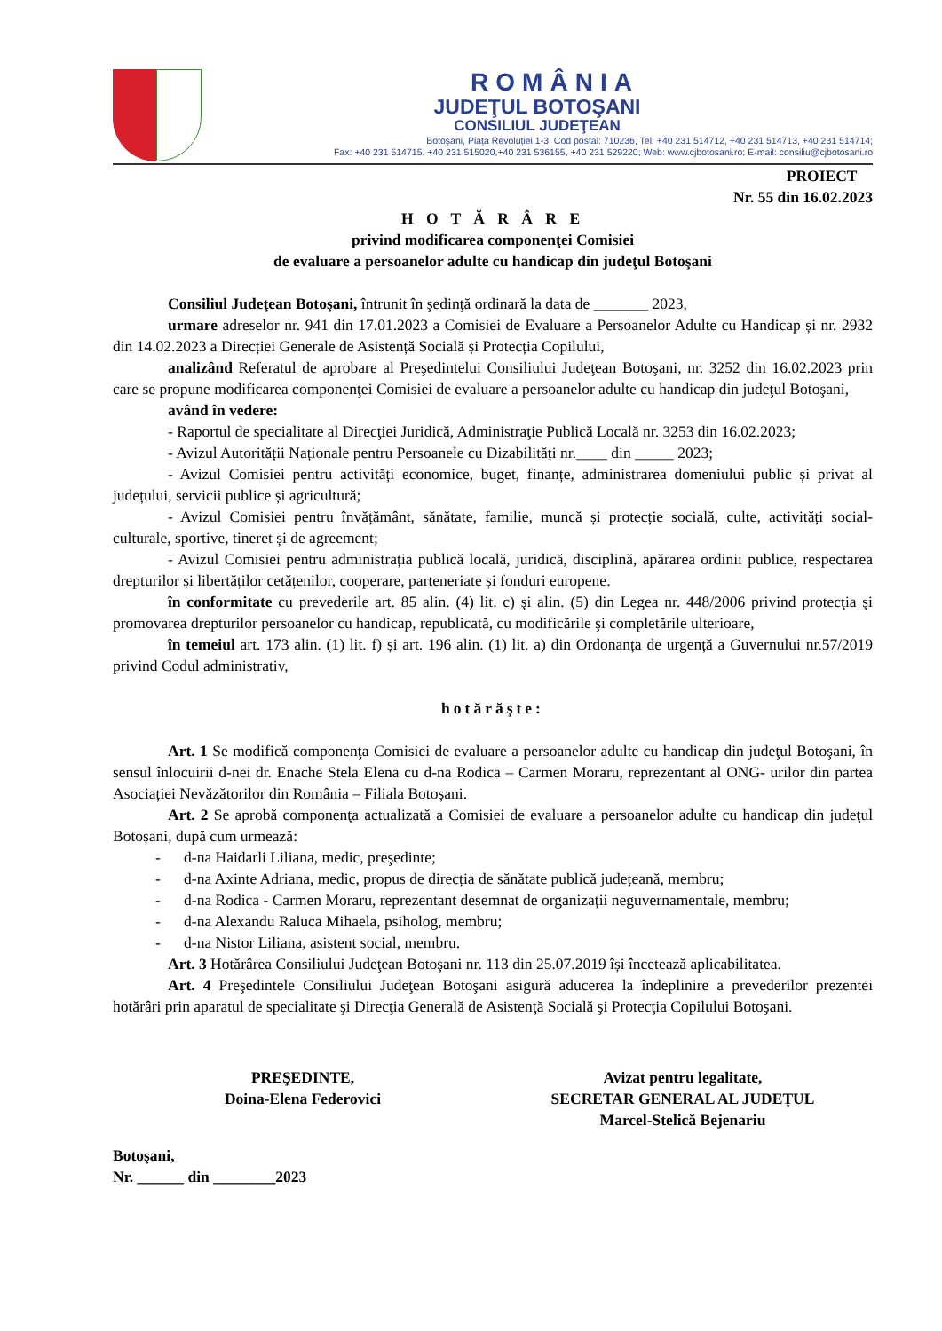ROMÂNIA
JUDEŢUL BOTOŞANI
CONSILIUL JUDEŢEAN
Botoșani, Piața Revoluției 1-3, Cod postal: 710236, Tel: +40 231 514712, +40 231 514713, +40 231 514714;
Fax: +40 231 514715, +40 231 515020,+40 231 536155, +40 231 529220; Web: www.cjbotosani.ro; E-mail: consiliu@cjbotosani.ro
PROIECT
Nr. 55 din 16.02.2023
H O T Ă R Â R E
privind modificarea componenţei Comisiei
de evaluare a persoanelor adulte cu handicap din judeţul Botoşani
Consiliul Judeţean Botoşani, întrunit în şedinţă ordinară la data de _______ 2023,
urmare adreselor nr. 941 din 17.01.2023 a Comisiei de Evaluare a Persoanelor Adulte cu Handicap și nr. 2932 din 14.02.2023 a Direcției Generale de Asistență Socială și Protecția Copilului,
analizând Referatul de aprobare al Preşedintelui Consiliului Judeţean Botoşani, nr. 3252 din 16.02.2023 prin care se propune modificarea componenţei Comisiei de evaluare a persoanelor adulte cu handicap din judeţul Botoşani,
având în vedere:
- Raportul de specialitate al Direcţiei Juridică, Administraţie Publică Locală nr. 3253 din 16.02.2023;
- Avizul Autorității Naționale pentru Persoanele cu Dizabilități nr.____ din _____ 2023;
- Avizul Comisiei pentru activități economice, buget, finanțe, administrarea domeniului public și privat al județului, servicii publice și agricultură;
- Avizul Comisiei pentru învățământ, sănătate, familie, muncă și protecție socială, culte, activități social-culturale, sportive, tineret și de agreement;
- Avizul Comisiei pentru administrația publică locală, juridică, disciplină, apărarea ordinii publice, respectarea drepturilor și libertăților cetățenilor, cooperare, parteneriate și fonduri europene.
în conformitate cu prevederile art. 85 alin. (4) lit. c) şi alin. (5) din Legea nr. 448/2006 privind protecţia şi promovarea drepturilor persoanelor cu handicap, republicată, cu modificările şi completările ulterioare,
în temeiul art. 173 alin. (1) lit. f) și art. 196 alin. (1) lit. a) din Ordonanța de urgență a Guvernului nr.57/2019 privind Codul administrativ,
hotărăşte:
Art. 1 Se modifică componenţa Comisiei de evaluare a persoanelor adulte cu handicap din judeţul Botoşani, în sensul înlocuirii d-nei dr. Enache Stela Elena cu d-na Rodica – Carmen Moraru, reprezentant al ONG- urilor din partea Asociației Nevăzătorilor din România – Filiala Botoșani.
Art. 2 Se aprobă componenţa actualizată a Comisiei de evaluare a persoanelor adulte cu handicap din judeţul Botoșani, după cum urmează:
- d-na Haidarli Liliana, medic, preşedinte;
- d-na Axinte Adriana, medic, propus de direcția de sănătate publică județeană, membru;
- d-na Rodica - Carmen Moraru, reprezentant desemnat de organizații neguvernamentale, membru;
- d-na Alexandu Raluca Mihaela, psiholog, membru;
- d-na Nistor Liliana, asistent social, membru.
Art. 3 Hotărârea Consiliului Judeţean Botoşani nr. 113 din 25.07.2019 își încetează aplicabilitatea.
Art. 4 Preşedintele Consiliului Judeţean Botoşani asigură aducerea la îndeplinire a prevederilor prezentei hotărâri prin aparatul de specialitate şi Direcţia Generală de Asistenţă Socială şi Protecţia Copilului Botoşani.
PREŞEDINTE,
Doina-Elena Federovici
Avizat pentru legalitate,
SECRETAR GENERAL AL JUDEȚUL
Marcel-Stelică Bejenariu
Botoşani,
Nr. ______ din ________2023